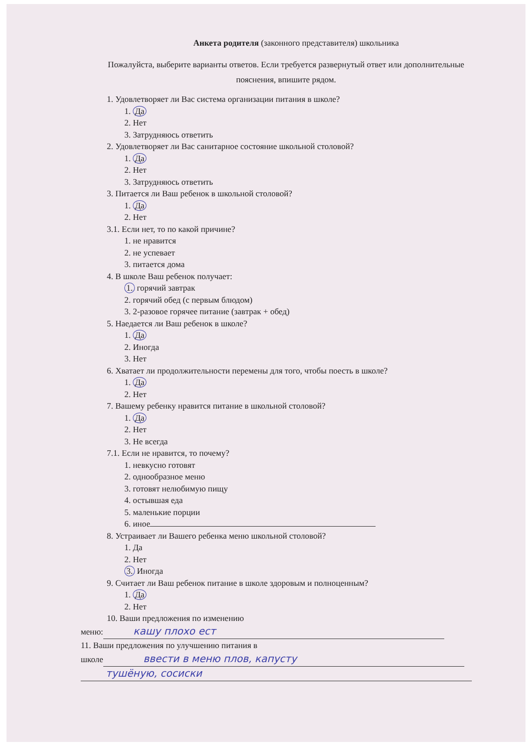Анкета родителя (законного представителя) школьника
Пожалуйста, выберите варианты ответов. Если требуется развернутый ответ или дополнительные пояснения, впишите рядом.
1. Удовлетворяет ли Вас система организации питания в школе?
1. Да
2. Нет
3. Затрудняюсь ответить
2. Удовлетворяет ли Вас санитарное состояние школьной столовой?
1. Да
2. Нет
3. Затрудняюсь ответить
3. Питается ли Ваш ребенок в школьной столовой?
1. Да
2. Нет
3.1. Если нет, то по какой причине?
1. не нравится
2. не успевает
3. питается дома
4. В школе Ваш ребенок получает:
1. горячий завтрак
2. горячий обед (с первым блюдом)
3. 2-разовое горячее питание (завтрак + обед)
5. Наедается ли Ваш ребенок в школе?
1. Да
2. Иногда
3. Нет
6. Хватает ли продолжительности перемены для того, чтобы поесть в школе?
1. Да
2. Нет
7. Вашему ребенку нравится питание в школьной столовой?
1. Да
2. Нет
3. Не всегда
7.1. Если не нравится, то почему?
1. невкусно готовят
2. однообразное меню
3. готовят нелюбимую пищу
4. остывшая еда
5. маленькие порции
6. иное
8. Устраивает ли Вашего ребенка меню школьной столовой?
1. Да
2. Нет
3. Иногда
9. Считает ли Ваш ребенок питание в школе здоровым и полноценным?
1. Да
2. Нет
10. Ваши предложения по изменению
меню: кашу плохо ест
11. Ваши предложения по улучшению питания в
школе ввести в меню плов, капусту
тушёную, сосиски